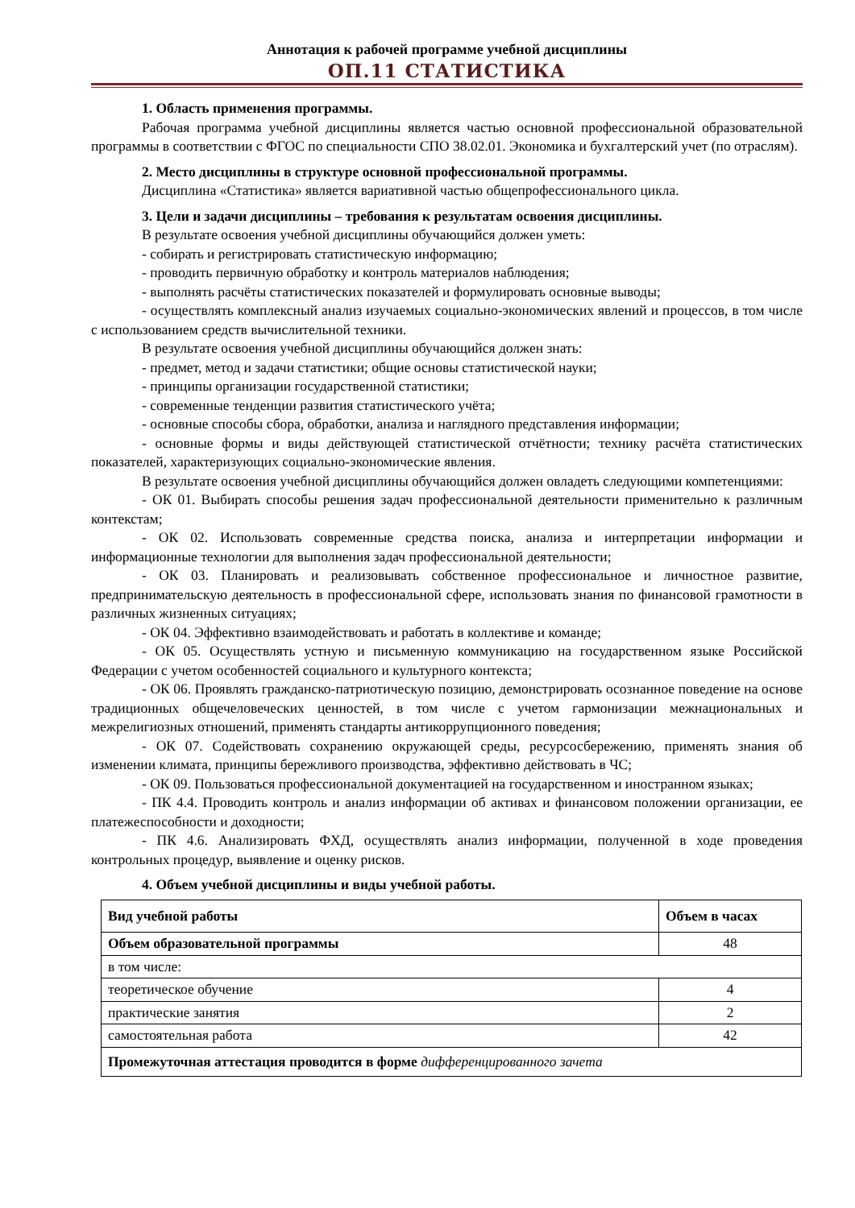Аннотация к рабочей программе учебной дисциплины
ОП.11 СТАТИСТИКА
1. Область применения программы.
Рабочая программа учебной дисциплины является частью основной профессиональной образовательной программы в соответствии с ФГОС по специальности СПО 38.02.01. Экономика и бухгалтерский учет (по отраслям).
2. Место дисциплины в структуре основной профессиональной программы.
Дисциплина «Статистика» является вариативной частью общепрофессионального цикла.
3. Цели и задачи дисциплины – требования к результатам освоения дисциплины.
В результате освоения учебной дисциплины обучающийся должен уметь:
- собирать и регистрировать статистическую информацию;
- проводить первичную обработку и контроль материалов наблюдения;
- выполнять расчёты статистических показателей и формулировать основные выводы;
- осуществлять комплексный анализ изучаемых социально-экономических явлений и процессов, в том числе с использованием средств вычислительной техники.
В результате освоения учебной дисциплины обучающийся должен знать:
- предмет, метод и задачи статистики; общие основы статистической науки;
- принципы организации государственной статистики;
- современные тенденции развития статистического учёта;
- основные способы сбора, обработки, анализа и наглядного представления информации;
- основные формы и виды действующей статистической отчётности; технику расчёта статистических показателей, характеризующих социально-экономические явления.
В результате освоения учебной дисциплины обучающийся должен овладеть следующими компетенциями:
- ОК 01. Выбирать способы решения задач профессиональной деятельности применительно к различным контекстам;
- ОК 02. Использовать современные средства поиска, анализа и интерпретации информации и информационные технологии для выполнения задач профессиональной деятельности;
- ОК 03. Планировать и реализовывать собственное профессиональное и личностное развитие, предпринимательскую деятельность в профессиональной сфере, использовать знания по финансовой грамотности в различных жизненных ситуациях;
- ОК 04. Эффективно взаимодействовать и работать в коллективе и команде;
- ОК 05. Осуществлять устную и письменную коммуникацию на государственном языке Российской Федерации с учетом особенностей социального и культурного контекста;
- ОК 06. Проявлять гражданско-патриотическую позицию, демонстрировать осознанное поведение на основе традиционных общечеловеческих ценностей, в том числе с учетом гармонизации межнациональных и межрелигиозных отношений, применять стандарты антикоррупционного поведения;
- ОК 07. Содействовать сохранению окружающей среды, ресурсосбережению, применять знания об изменении климата, принципы бережливого производства, эффективно действовать в ЧС;
- ОК 09. Пользоваться профессиональной документацией на государственном и иностранном языках;
- ПК 4.4. Проводить контроль и анализ информации об активах и финансовом положении организации, ее платежеспособности и доходности;
- ПК 4.6. Анализировать ФХД, осуществлять анализ информации, полученной в ходе проведения контрольных процедур, выявление и оценку рисков.
4. Объем учебной дисциплины и виды учебной работы.
| Вид учебной работы | Объем в часах |
| --- | --- |
| Объем образовательной программы | 48 |
| в том числе: | |
| теоретическое обучение | 4 |
| практические занятия | 2 |
| самостоятельная работа | 42 |
| Промежуточная аттестация проводится в форме дифференцированного зачета | |